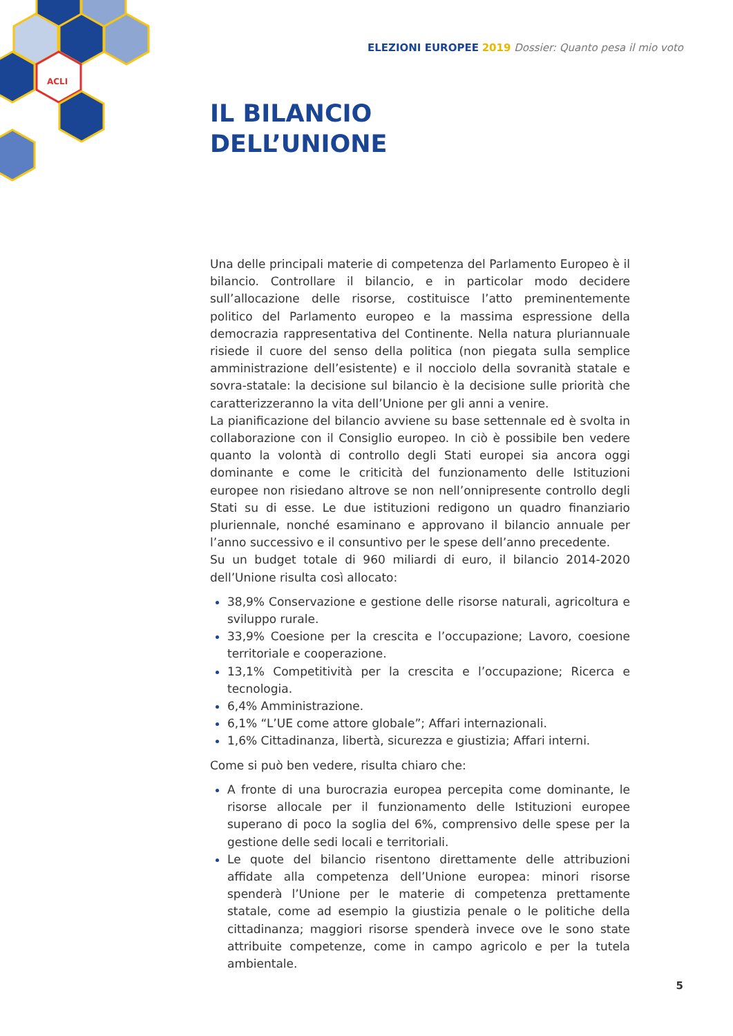ACLI
ELEZIONI EUROPEE 2019 Dossier: Quanto pesa il mio voto
IL BILANCIO
DELL’UNIONE
Una delle principali materie di competenza del Parlamento Europeo è il bilancio. Controllare il bilancio, e in particolar modo decidere sull’allocazione delle risorse, costituisce l’atto preminentemente politico del Parlamento europeo e la massima espressione della democrazia rappresentativa del Continente. Nella natura pluriannuale risiede il cuore del senso della politica (non piegata sulla semplice amministrazione dell’esistente) e il nocciolo della sovranità statale e sovra-statale: la decisione sul bilancio è la decisione sulle priorità che caratterizzeranno la vita dell’Unione per gli anni a venire.
La pianificazione del bilancio avviene su base settennale ed è svolta in collaborazione con il Consiglio europeo. In ciò è possibile ben vedere quanto la volontà di controllo degli Stati europei sia ancora oggi dominante e come le criticità del funzionamento delle Istituzioni europee non risiedano altrove se non nell’onnipresente controllo degli Stati su di esse. Le due istituzioni redigono un quadro finanziario pluriennale, nonché esaminano e approvano il bilancio annuale per l’anno successivo e il consuntivo per le spese dell’anno precedente.
Su un budget totale di 960 miliardi di euro, il bilancio 2014-2020 dell’Unione risulta così allocato:
38,9% Conservazione e gestione delle risorse naturali, agricoltura e sviluppo rurale.
33,9% Coesione per la crescita e l’occupazione; Lavoro, coesione territoriale e cooperazione.
13,1% Competitività per la crescita e l’occupazione; Ricerca e tecnologia.
6,4% Amministrazione.
6,1% “L’UE come attore globale”; Affari internazionali.
1,6% Cittadinanza, libertà, sicurezza e giustizia; Affari interni.
Come si può ben vedere, risulta chiaro che:
A fronte di una burocrazia europea percepita come dominante, le risorse allocale per il funzionamento delle Istituzioni europee superano di poco la soglia del 6%, comprensivo delle spese per la gestione delle sedi locali e territoriali.
Le quote del bilancio risentono direttamente delle attribuzioni affidate alla competenza dell’Unione europea: minori risorse spenderà l’Unione per le materie di competenza prettamente statale, come ad esempio la giustizia penale o le politiche della cittadinanza; maggiori risorse spenderà invece ove le sono state attribuite competenze, come in campo agricolo e per la tutela ambientale.
5